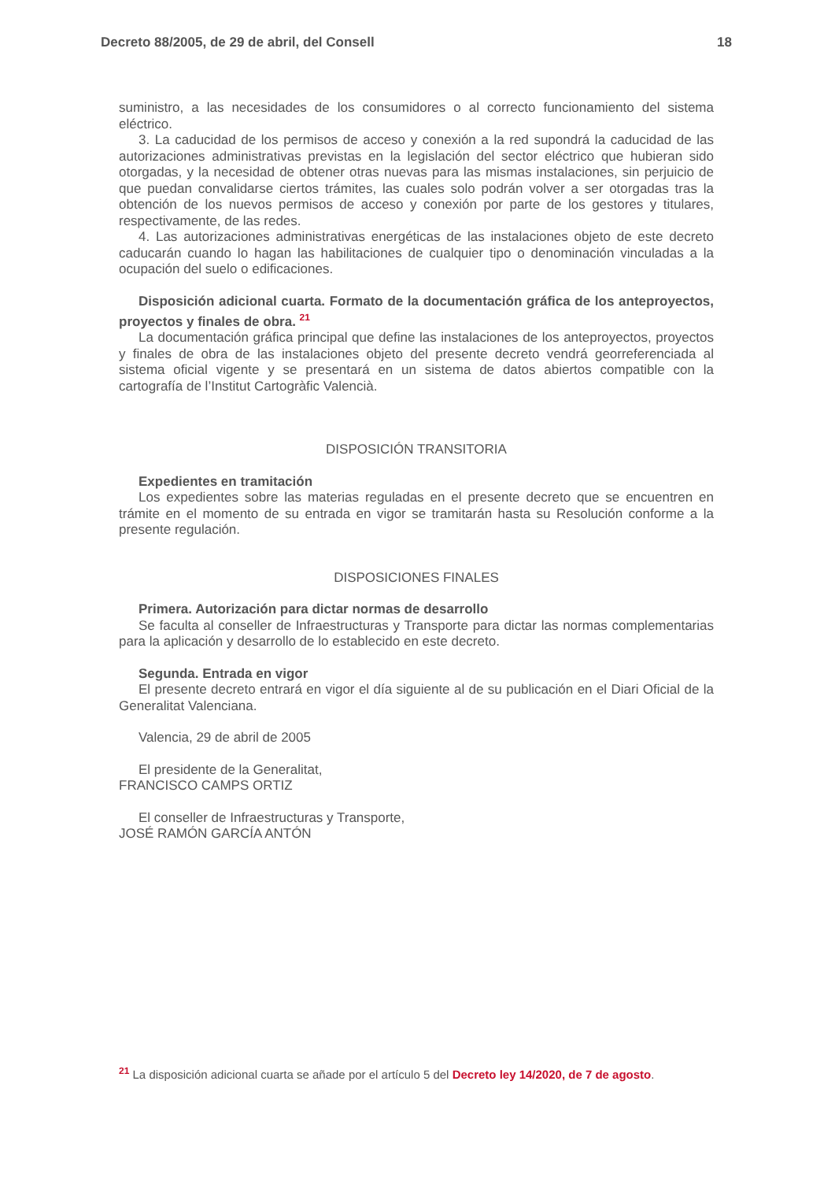Decreto 88/2005, de 29 de abril, del Consell 18
suministro, a las necesidades de los consumidores o al correcto funcionamiento del sistema eléctrico.
3. La caducidad de los permisos de acceso y conexión a la red supondrá la caducidad de las autorizaciones administrativas previstas en la legislación del sector eléctrico que hubieran sido otorgadas, y la necesidad de obtener otras nuevas para las mismas instalaciones, sin perjuicio de que puedan convalidarse ciertos trámites, las cuales solo podrán volver a ser otorgadas tras la obtención de los nuevos permisos de acceso y conexión por parte de los gestores y titulares, respectivamente, de las redes.
4. Las autorizaciones administrativas energéticas de las instalaciones objeto de este decreto caducarán cuando lo hagan las habilitaciones de cualquier tipo o denominación vinculadas a la ocupación del suelo o edificaciones.
Disposición adicional cuarta. Formato de la documentación gráfica de los anteproyectos, proyectos y finales de obra. <sup>21</sup>
La documentación gráfica principal que define las instalaciones de los anteproyectos, proyectos y finales de obra de las instalaciones objeto del presente decreto vendrá georreferenciada al sistema oficial vigente y se presentará en un sistema de datos abiertos compatible con la cartografía de l’Institut Cartogràfic Valencià.
DISPOSICIÓN TRANSITORIA
Expedientes en tramitación
Los expedientes sobre las materias reguladas en el presente decreto que se encuentren en trámite en el momento de su entrada en vigor se tramitarán hasta su Resolución conforme a la presente regulación.
DISPOSICIONES FINALES
Primera. Autorización para dictar normas de desarrollo
Se faculta al conseller de Infraestructuras y Transporte para dictar las normas complementarias para la aplicación y desarrollo de lo establecido en este decreto.
Segunda. Entrada en vigor
El presente decreto entrará en vigor el día siguiente al de su publicación en el Diari Oficial de la Generalitat Valenciana.
Valencia, 29 de abril de 2005
El presidente de la Generalitat,
FRANCISCO CAMPS ORTIZ
El conseller de Infraestructuras y Transporte,
JOSÉ RAMÓN GARCÍA ANTÓN
<sup>21</sup> La disposición adicional cuarta se añade por el artículo 5 del Decreto ley 14/2020, de 7 de agosto.